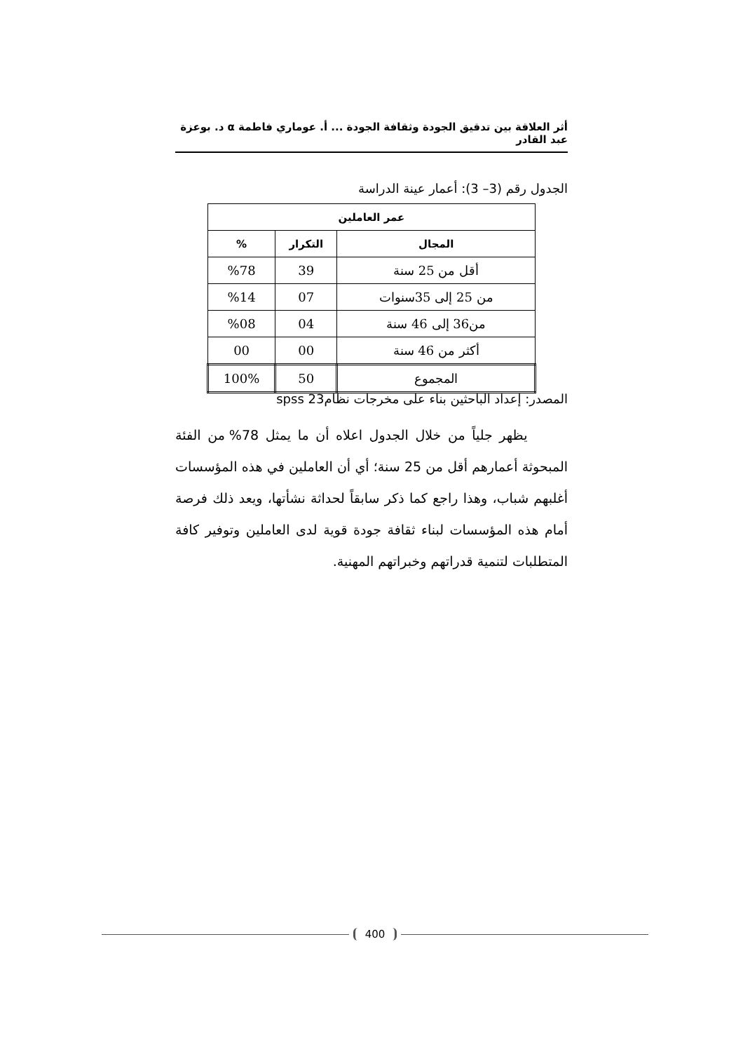أثر العلاقة بين تدقيق الجودة وثقافة الجودة ... أ. عوماري فاطمة α د. بوعزة عبد القادر
الجدول رقم (3– 3): أعمار عينة الدراسة
| عمر العاملين | | |
| --- | --- | --- |
| المجال | التكرار | % |
| أقل من 25 سنة | 39 | %78 |
| من 25 إلى 35سنوات | 07 | %14 |
| من36 إلى 46 سنة | 04 | %08 |
| أكثر من 46 سنة | 00 | 00 |
| المجموع | 50 | 100% |
المصدر: إعداد الباحثين بناء على مخرجات نظام23 spss
يظهر جلياً من خلال الجدول اعلاه أن ما يمثل 78% من الفئة المبحوثة أعمارهم أقل من 25 سنة؛ أي أن العاملين في هذه المؤسسات أغلبهم شباب، وهذا راجع كما ذكر سابقاً لحداثة نشأتها، ويعد ذلك فرصة أمام هذه المؤسسات لبناء ثقافة جودة قوية لدى العاملين وتوفير كافة المتطلبات لتنمية قدراتهم وخبراتهم المهنية.
400